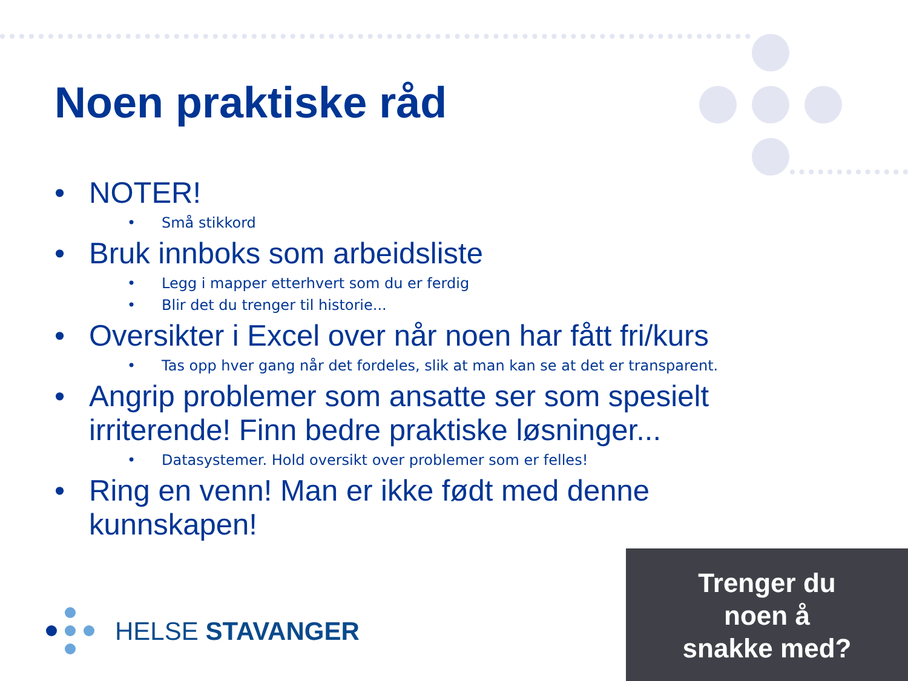Noen praktiske råd
• NOTER!
• Små stikkord
• Bruk innboks som arbeidsliste
• Legg i mapper etterhvert som du er ferdig
• Blir det du trenger til historie...
• Oversikter i Excel over når noen har fått fri/kurs
• Tas opp hver gang når det fordeles, slik at man kan se at det er transparent.
• Angrip problemer som ansatte ser som spesielt irriterende! Finn bedre praktiske løsninger...
• Datasystemer. Hold oversikt over problemer som er felles!
• Ring en venn! Man er ikke født med denne kunnskapen!
HELSE STAVANGER
Trenger du
noen å
snakke med?